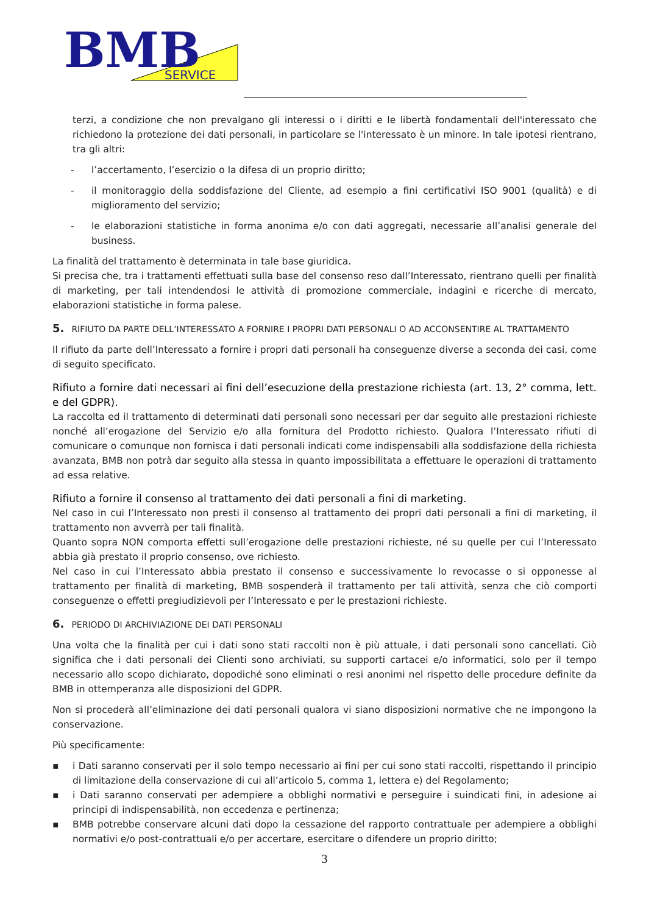BMB
SERVICE
terzi, a condizione che non prevalgano gli interessi o i diritti e le libertà fondamentali dell'interessato che richiedono la protezione dei dati personali, in particolare se l'interessato è un minore. In tale ipotesi rientrano, tra gli altri:
- l’accertamento, l’esercizio o la difesa di un proprio diritto;
- il monitoraggio della soddisfazione del Cliente, ad esempio a fini certificativi ISO 9001 (qualità) e di miglioramento del servizio;
- le elaborazioni statistiche in forma anonima e/o con dati aggregati, necessarie all’analisi generale del business.
La finalità del trattamento è determinata in tale base giuridica.
Si precisa che, tra i trattamenti effettuati sulla base del consenso reso dall’Interessato, rientrano quelli per finalità di marketing, per tali intendendosi le attività di promozione commerciale, indagini e ricerche di mercato, elaborazioni statistiche in forma palese.
5. RIFIUTO DA PARTE DELL’INTERESSATO A FORNIRE I PROPRI DATI PERSONALI O AD ACCONSENTIRE AL TRATTAMENTO
Il rifiuto da parte dell’Interessato a fornire i propri dati personali ha conseguenze diverse a seconda dei casi, come di seguito specificato.
Rifiuto a fornire dati necessari ai fini dell’esecuzione della prestazione richiesta (art. 13, 2° comma, lett. e del GDPR).
La raccolta ed il trattamento di determinati dati personali sono necessari per dar seguito alle prestazioni richieste nonché all’erogazione del Servizio e/o alla fornitura del Prodotto richiesto. Qualora l’Interessato rifiuti di comunicare o comunque non fornisca i dati personali indicati come indispensabili alla soddisfazione della richiesta avanzata, BMB non potrà dar seguito alla stessa in quanto impossibilitata a effettuare le operazioni di trattamento ad essa relative.
Rifiuto a fornire il consenso al trattamento dei dati personali a fini di marketing.
Nel caso in cui l’Interessato non presti il consenso al trattamento dei propri dati personali a fini di marketing, il trattamento non avverrà per tali finalità.
Quanto sopra NON comporta effetti sull’erogazione delle prestazioni richieste, né su quelle per cui l’Interessato abbia già prestato il proprio consenso, ove richiesto.
Nel caso in cui l’Interessato abbia prestato il consenso e successivamente lo revocasse o si opponesse al trattamento per finalità di marketing, BMB sospenderà il trattamento per tali attività, senza che ciò comporti conseguenze o effetti pregiudizievoli per l’Interessato e per le prestazioni richieste.
6. PERIODO DI ARCHIVIAZIONE DEI DATI PERSONALI
Una volta che la finalità per cui i dati sono stati raccolti non è più attuale, i dati personali sono cancellati. Ciò significa che i dati personali dei Clienti sono archiviati, su supporti cartacei e/o informatici, solo per il tempo necessario allo scopo dichiarato, dopodiché sono eliminati o resi anonimi nel rispetto delle procedure definite da BMB in ottemperanza alle disposizioni del GDPR.
Non si procederà all’eliminazione dei dati personali qualora vi siano disposizioni normative che ne impongono la conservazione.
Più specificamente:
▪ i Dati saranno conservati per il solo tempo necessario ai fini per cui sono stati raccolti, rispettando il principio di limitazione della conservazione di cui all’articolo 5, comma 1, lettera e) del Regolamento;
▪ i Dati saranno conservati per adempiere a obblighi normativi e perseguire i suindicati fini, in adesione ai principi di indispensabilità, non eccedenza e pertinenza;
▪ BMB potrebbe conservare alcuni dati dopo la cessazione del rapporto contrattuale per adempiere a obblighi normativi e/o post-contrattuali e/o per accertare, esercitare o difendere un proprio diritto;
3